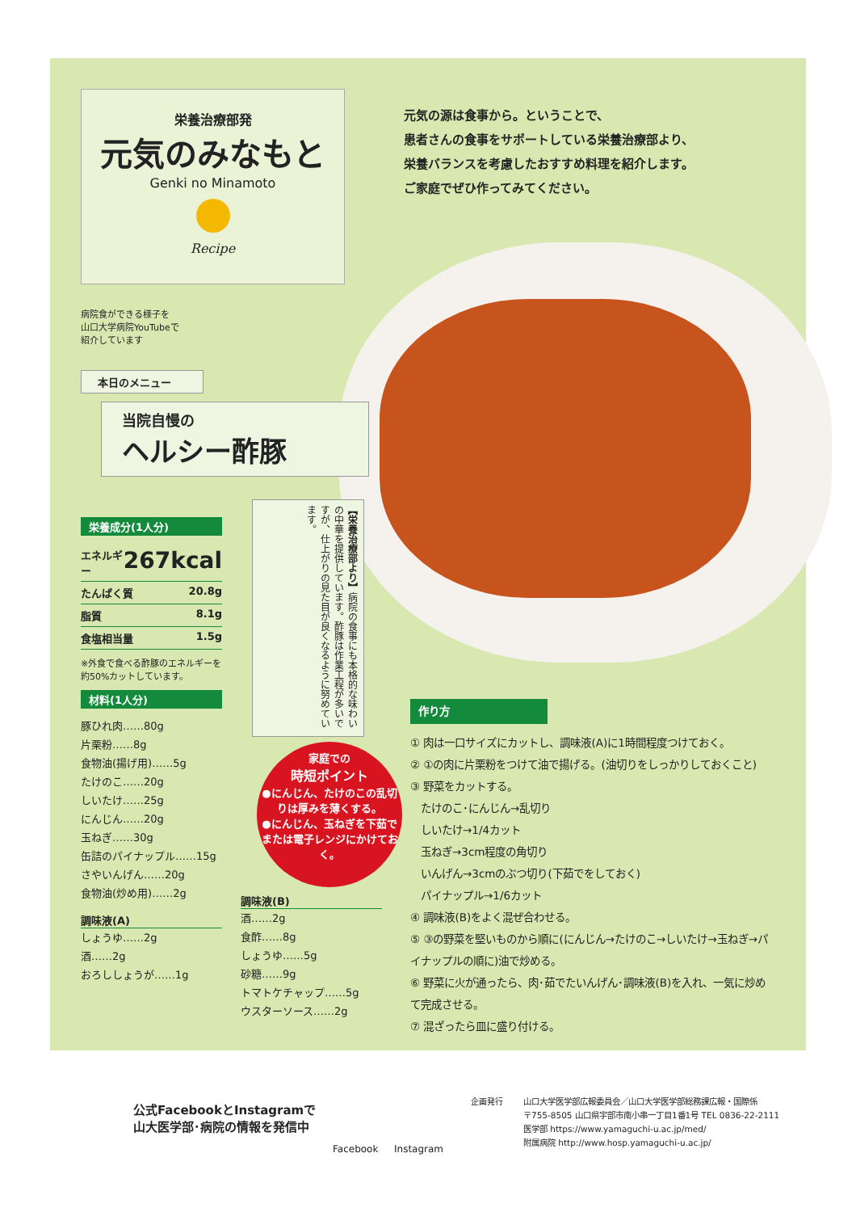栄養治療部発
元気のみなもと
Genki no Minamoto
Recipe
元気の源は食事から。ということで、
患者さんの食事をサポートしている栄養治療部より、
栄養バランスを考慮したおすすめ料理を紹介します。
ご家庭でぜひ作ってみてください。
病院食ができる様子を
山口大学病院YouTubeで
紹介しています
本日のメニュー
当院自慢の
ヘルシー酢豚
栄養成分(1人分)
エネルギー 267kcal
たんぱく質 20.8g
脂質 8.1g
食塩相当量 1.5g
※外食で食べる酢豚のエネルギーを約50%カットしています。
材料(1人分)
豚ひれ肉……80g
片栗粉……8g
食物油(揚げ用)……5g
たけのこ……20g
しいたけ……25g
にんじん……20g
玉ねぎ……30g
缶詰のパイナップル……15g
さやいんげん……20g
食物油(炒め用)……2g
調味液(A)
しょうゆ……2g
酒……2g
おろししょうが……1g
【栄養治療部より】病院の食事にも本格的な味わいの中華を提供しています。酢豚は作業工程が多いですが、仕上がりの見た目が良くなるように努めています。
家庭での
時短ポイント
●にんじん、たけのこの乱切りは厚みを薄くする。
●にんじん、玉ねぎを下茹でまたは電子レンジにかけておく。
調味液(B)
酒……2g
食酢……8g
しょうゆ……5g
砂糖……9g
トマトケチャップ……5g
ウスターソース……2g
作り方
① 肉は一口サイズにカットし、調味液(A)に1時間程度つけておく。
② ①の肉に片栗粉をつけて油で揚げる。(油切りをしっかりしておくこと)
③ 野菜をカットする。
　たけのこ･にんじん→乱切り
　しいたけ→1/4カット
　玉ねぎ→3cm程度の角切り
　いんげん→3cmのぶつ切り(下茹でをしておく)
　パイナップル→1/6カット
④ 調味液(B)をよく混ぜ合わせる。
⑤ ③の野菜を堅いものから順に(にんじん→たけのこ→しいたけ→玉ねぎ→パイナップルの順に)油で炒める。
⑥ 野菜に火が通ったら、肉･茹でたいんげん･調味液(B)を入れ、一気に炒めて完成させる。
⑦ 混ざったら皿に盛り付ける。
公式FacebookとInstagramで
山大医学部･病院の情報を発信中
Facebook Instagram
企画発行
山口大学医学部広報委員会／山口大学医学部総務課広報・国際係
〒755-8505 山口県宇部市南小串一丁目1番1号 TEL 0836-22-2111
医学部 https://www.yamaguchi-u.ac.jp/med/
附属病院 http://www.hosp.yamaguchi-u.ac.jp/